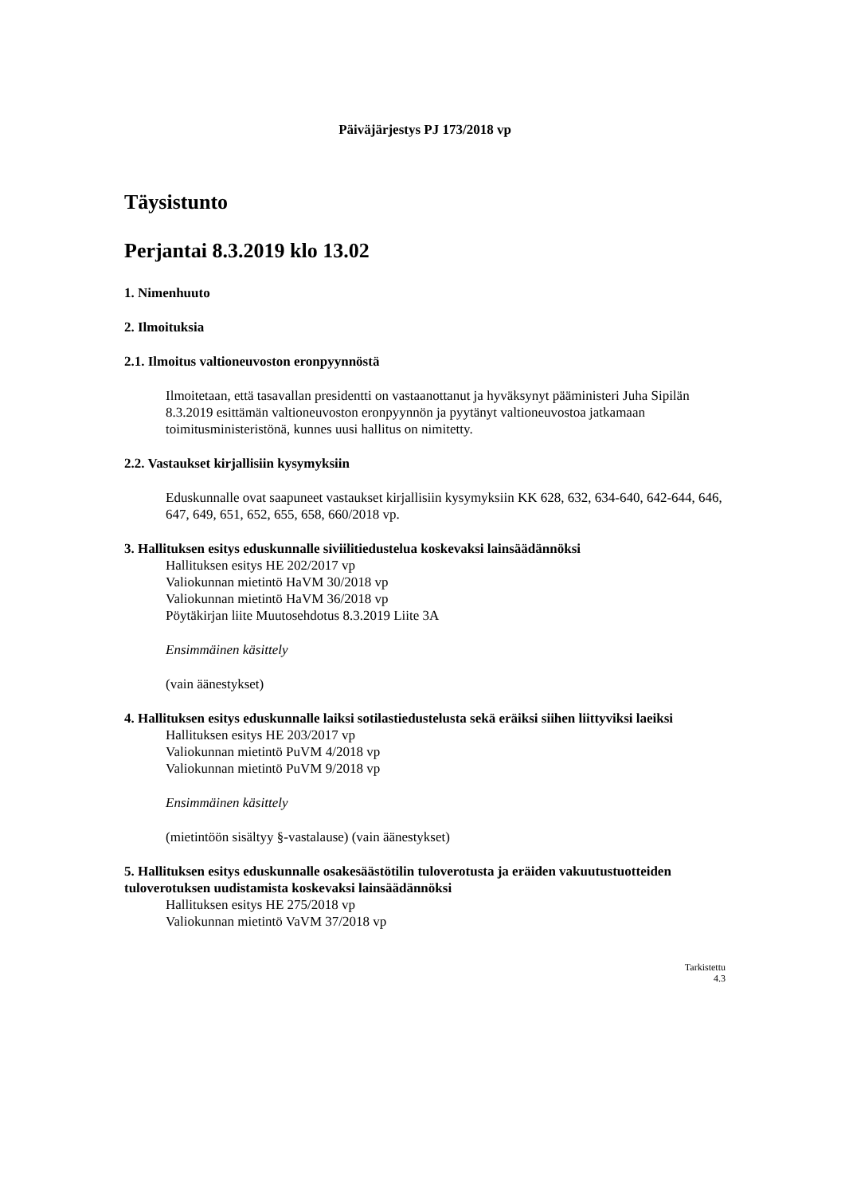Päiväjärjestys PJ 173/2018 vp
Täysistunto
Perjantai 8.3.2019 klo 13.02
1. Nimenhuuto
2. Ilmoituksia
2.1. Ilmoitus valtioneuvoston eronpyynnöstä
Ilmoitetaan, että tasavallan presidentti on vastaanottanut ja hyväksynyt pääministeri Juha Sipilän 8.3.2019 esittämän valtioneuvoston eronpyynnön ja pyytänyt valtioneuvostoa jatkamaan toimitusministeristönä, kunnes uusi hallitus on nimitetty.
2.2. Vastaukset kirjallisiin kysymyksiin
Eduskunnalle ovat saapuneet vastaukset kirjallisiin kysymyksiin KK 628, 632, 634-640, 642-644, 646, 647, 649, 651, 652, 655, 658, 660/2018 vp.
3. Hallituksen esitys eduskunnalle siviilitiedustelua koskevaksi lainsäädännöksi
Hallituksen esitys HE 202/2017 vp
Valiokunnan mietintö HaVM 30/2018 vp
Valiokunnan mietintö HaVM 36/2018 vp
Pöytäkirjan liite Muutosehdotus 8.3.2019 Liite 3A
Ensimmäinen käsittely
(vain äänestykset)
4. Hallituksen esitys eduskunnalle laiksi sotilastiedustelusta sekä eräiksi siihen liittyviksi laeiksi
Hallituksen esitys HE 203/2017 vp
Valiokunnan mietintö PuVM 4/2018 vp
Valiokunnan mietintö PuVM 9/2018 vp
Ensimmäinen käsittely
(mietintöön sisältyy §-vastalause) (vain äänestykset)
5. Hallituksen esitys eduskunnalle osakesäästötilin tuloverotusta ja eräiden vakuutustuotteiden tuloverotuksen uudistamista koskevaksi lainsäädännöksi
Hallituksen esitys HE 275/2018 vp
Valiokunnan mietintö VaVM 37/2018 vp
Tarkistettu
4.3